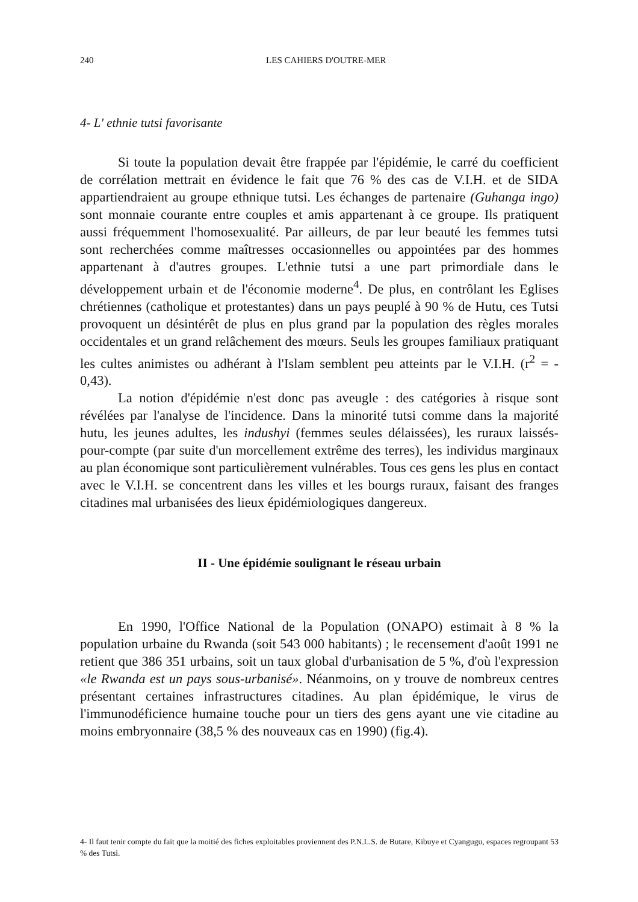240
LES CAHIERS D'OUTRE-MER
4- L' ethnie tutsi favorisante
Si toute la population devait être frappée par l'épidémie, le carré du coefficient de corrélation mettrait en évidence le fait que 76 % des cas de V.I.H. et de SIDA appartiendraient au groupe ethnique tutsi. Les échanges de partenaire (Guhanga ingo) sont monnaie courante entre couples et amis appartenant à ce groupe. Ils pratiquent aussi fréquemment l'homosexualité. Par ailleurs, de par leur beauté les femmes tutsi sont recherchées comme maîtresses occasionnelles ou appointées par des hommes appartenant à d'autres groupes. L'ethnie tutsi a une part primordiale dans le développement urbain et de l'économie moderne<sup>4</sup>. De plus, en contrôlant les Eglises chrétiennes (catholique et protestantes) dans un pays peuplé à 90 % de Hutu, ces Tutsi provoquent un désintérêt de plus en plus grand par la population des règles morales occidentales et un grand relâchement des mœurs. Seuls les groupes familiaux pratiquant les cultes animistes ou adhérant à l'Islam semblent peu atteints par le V.I.H. (r<sup>2</sup> = - 0,43).
La notion d'épidémie n'est donc pas aveugle : des catégories à risque sont révélées par l'analyse de l'incidence. Dans la minorité tutsi comme dans la majorité hutu, les jeunes adultes, les indushyi (femmes seules délaissées), les ruraux laissés-pour-compte (par suite d'un morcellement extrême des terres), les individus marginaux au plan économique sont particulièrement vulnérables. Tous ces gens les plus en contact avec le V.I.H. se concentrent dans les villes et les bourgs ruraux, faisant des franges citadines mal urbanisées des lieux épidémiologiques dangereux.
II - Une épidémie soulignant le réseau urbain
En 1990, l'Office National de la Population (ONAPO) estimait à 8 % la population urbaine du Rwanda (soit 543 000 habitants) ; le recensement d'août 1991 ne retient que 386 351 urbains, soit un taux global d'urbanisation de 5 %, d'où l'expression «le Rwanda est un pays sous-urbanisé». Néanmoins, on y trouve de nombreux centres présentant certaines infrastructures citadines. Au plan épidémique, le virus de l'immunodéficience humaine touche pour un tiers des gens ayant une vie citadine au moins embryonnaire (38,5 % des nouveaux cas en 1990) (fig.4).
4- Il faut tenir compte du fait que la moitié des fiches exploitables proviennent des P.N.L.S. de Butare, Kibuye et Cyangugu, espaces regroupant 53 % des Tutsi.